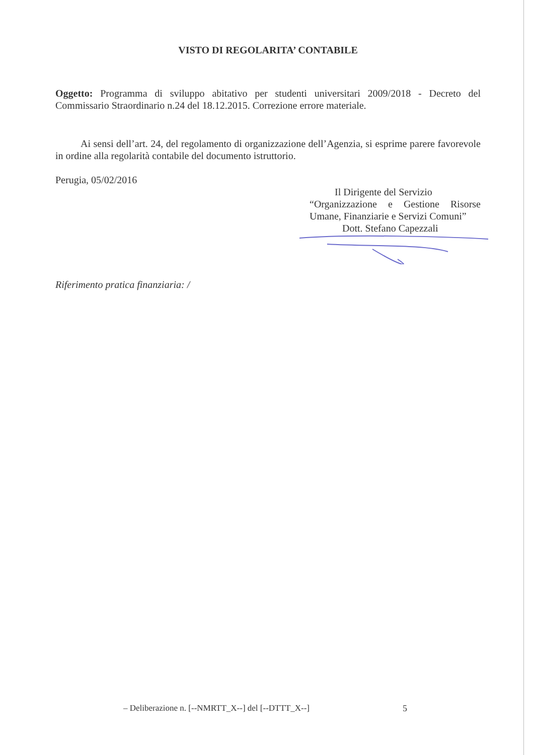VISTO DI REGOLARITA’ CONTABILE
Oggetto: Programma di sviluppo abitativo per studenti universitari 2009/2018 - Decreto del Commissario Straordinario n.24 del 18.12.2015. Correzione errore materiale.
Ai sensi dell’art. 24, del regolamento di organizzazione dell’Agenzia, si esprime parere favorevole in ordine alla regolarità contabile del documento istruttorio.
Perugia, 05/02/2016
Il Dirigente del Servizio
“Organizzazione e Gestione Risorse Umane, Finanziarie e Servizi Comuni”
Dott. Stefano Capezzali
Riferimento pratica finanziaria: /
– Deliberazione n. [--NMRTT_X--] del [--DTTT_X--]
5